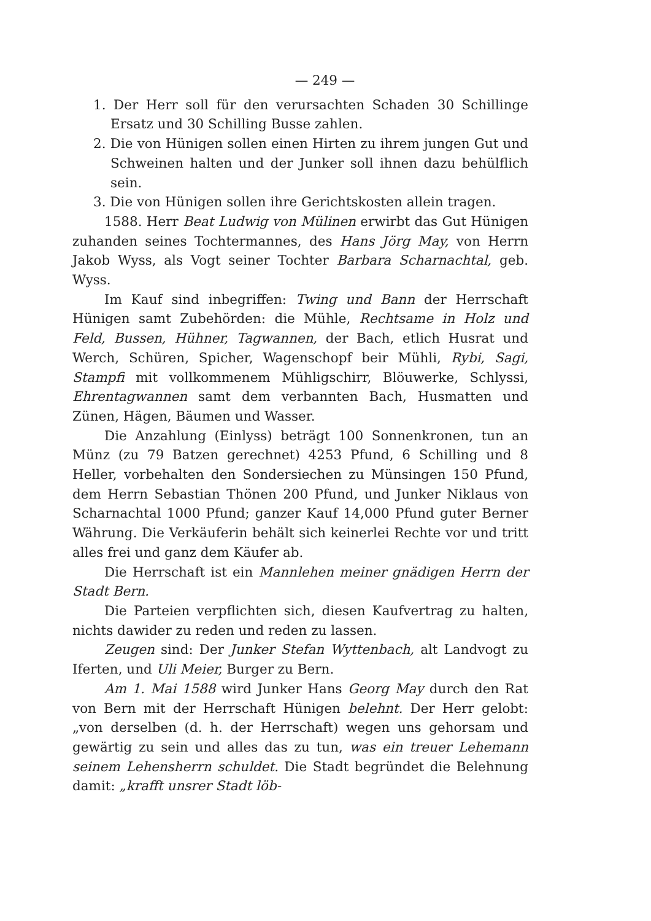— 249 —
1. Der Herr soll für den verursachten Schaden 30 Schillinge Ersatz und 30 Schilling Busse zahlen.
2. Die von Hünigen sollen einen Hirten zu ihrem jungen Gut und Schweinen halten und der Junker soll ihnen dazu behülflich sein.
3. Die von Hünigen sollen ihre Gerichtskosten allein tragen.
1588. Herr Beat Ludwig von Mülinen erwirbt das Gut Hünigen zuhanden seines Tochtermannes, des Hans Jörg May, von Herrn Jakob Wyss, als Vogt seiner Tochter Barbara Scharnachtal, geb. Wyss.
Im Kauf sind inbegriffen: Twing und Bann der Herrschaft Hünigen samt Zubehörden: die Mühle, Rechtsame in Holz und Feld, Bussen, Hühner, Tagwannen, der Bach, etlich Husrat und Werch, Schüren, Spicher, Wagenschopf beir Mühli, Rybi, Sagi, Stampfi mit vollkommenem Mühligschirr, Blöuwerke, Schlyssi, Ehrentagwannen samt dem verbannten Bach, Husmatten und Zünen, Hägen, Bäumen und Wasser.
Die Anzahlung (Einlyss) beträgt 100 Sonnenkronen, tun an Münz (zu 79 Batzen gerechnet) 4253 Pfund, 6 Schilling und 8 Heller, vorbehalten den Sondersiechen zu Münsingen 150 Pfund, dem Herrn Sebastian Thönen 200 Pfund, und Junker Niklaus von Scharnachtal 1000 Pfund; ganzer Kauf 14,000 Pfund guter Berner Währung. Die Verkäuferin behält sich keinerlei Rechte vor und tritt alles frei und ganz dem Käufer ab.
Die Herrschaft ist ein Mannlehen meiner gnädigen Herrn der Stadt Bern.
Die Parteien verpflichten sich, diesen Kaufvertrag zu halten, nichts dawider zu reden und reden zu lassen.
Zeugen sind: Der Junker Stefan Wyttenbach, alt Landvogt zu Iferten, und Uli Meier, Burger zu Bern.
Am 1. Mai 1588 wird Junker Hans Georg May durch den Rat von Bern mit der Herrschaft Hünigen belehnt. Der Herr gelobt: „von derselben (d. h. der Herrschaft) wegen uns gehorsam und gewärtig zu sein und alles das zu tun, was ein treuer Lehemann seinem Lehensherrn schuldet. Die Stadt begründet die Belehnung damit: „krafft unsrer Stadt löb-